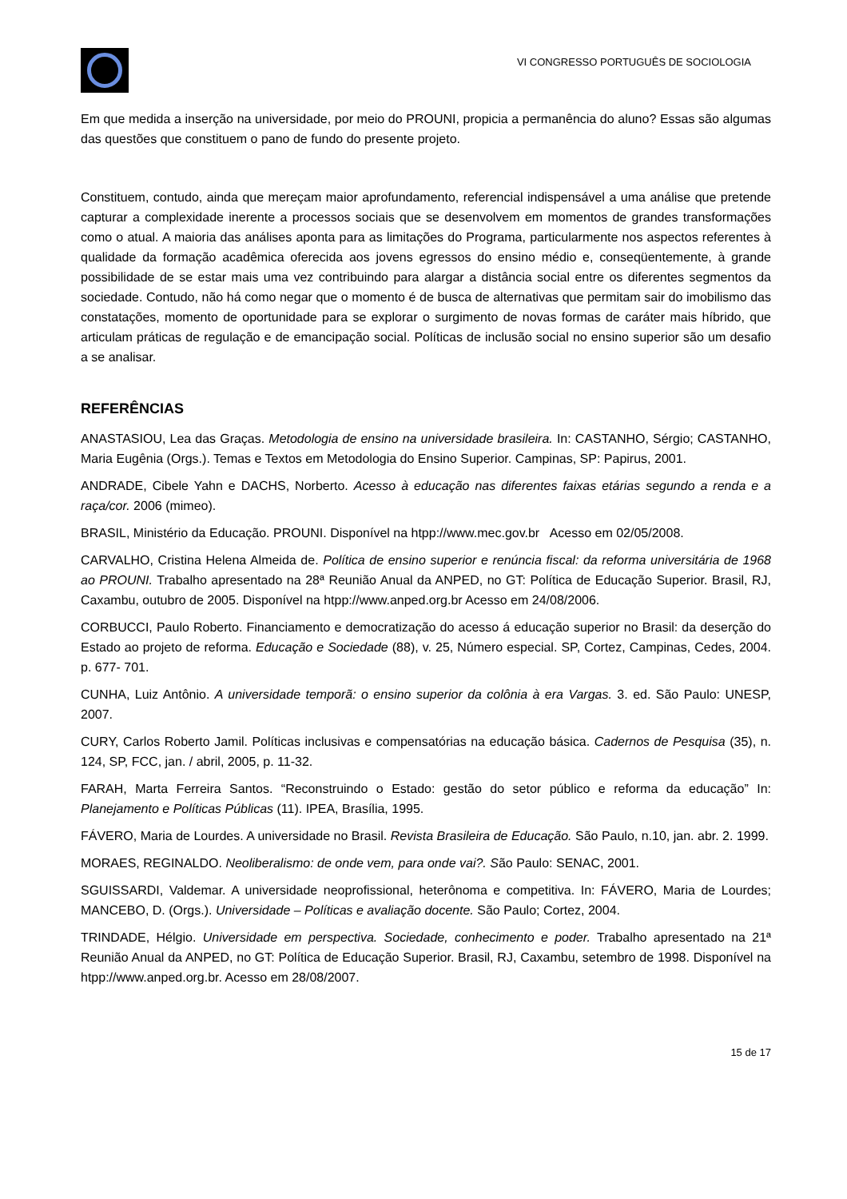VI CONGRESSO PORTUGUÊS DE SOCIOLOGIA
Em que medida a inserção na universidade, por meio do PROUNI, propicia a permanência do aluno? Essas são algumas das questões que constituem o pano de fundo do presente projeto.
Constituem, contudo, ainda que mereçam maior aprofundamento, referencial indispensável a uma análise que pretende capturar a complexidade inerente a processos sociais que se desenvolvem em momentos de grandes transformações como o atual. A maioria das análises aponta para as limitações do Programa, particularmente nos aspectos referentes à qualidade da formação acadêmica oferecida aos jovens egressos do ensino médio e, conseqüentemente, à grande possibilidade de se estar mais uma vez contribuindo para alargar a distância social entre os diferentes segmentos da sociedade. Contudo, não há como negar que o momento é de busca de alternativas que permitam sair do imobilismo das constatações, momento de oportunidade para se explorar o surgimento de novas formas de caráter mais híbrido, que articulam práticas de regulação e de emancipação social. Políticas de inclusão social no ensino superior são um desafio a se analisar.
REFERÊNCIAS
ANASTASIOU, Lea das Graças. Metodologia de ensino na universidade brasileira. In: CASTANHO, Sérgio; CASTANHO, Maria Eugênia (Orgs.). Temas e Textos em Metodologia do Ensino Superior. Campinas, SP: Papirus, 2001.
ANDRADE, Cibele Yahn e DACHS, Norberto. Acesso à educação nas diferentes faixas etárias segundo a renda e a raça/cor. 2006 (mimeo).
BRASIL, Ministério da Educação. PROUNI. Disponível na htpp://www.mec.gov.br Acesso em 02/05/2008.
CARVALHO, Cristina Helena Almeida de. Política de ensino superior e renúncia fiscal: da reforma universitária de 1968 ao PROUNI. Trabalho apresentado na 28ª Reunião Anual da ANPED, no GT: Política de Educação Superior. Brasil, RJ, Caxambu, outubro de 2005. Disponível na htpp://www.anped.org.br Acesso em 24/08/2006.
CORBUCCI, Paulo Roberto. Financiamento e democratização do acesso á educação superior no Brasil: da deserção do Estado ao projeto de reforma. Educação e Sociedade (88), v. 25, Número especial. SP, Cortez, Campinas, Cedes, 2004. p. 677- 701.
CUNHA, Luiz Antônio. A universidade temporã: o ensino superior da colônia à era Vargas. 3. ed. São Paulo: UNESP, 2007.
CURY, Carlos Roberto Jamil. Políticas inclusivas e compensatórias na educação básica. Cadernos de Pesquisa (35), n. 124, SP, FCC, jan. / abril, 2005, p. 11-32.
FARAH, Marta Ferreira Santos. “Reconstruindo o Estado: gestão do setor público e reforma da educação” In: Planejamento e Políticas Públicas (11). IPEA, Brasília, 1995.
FÁVERO, Maria de Lourdes. A universidade no Brasil. Revista Brasileira de Educação. São Paulo, n.10, jan. abr. 2. 1999.
MORAES, REGINALDO. Neoliberalismo: de onde vem, para onde vai?. São Paulo: SENAC, 2001.
SGUISSARDI, Valdemar. A universidade neoprofissional, heterônoma e competitiva. In: FÁVERO, Maria de Lourdes; MANCEBO, D. (Orgs.). Universidade – Políticas e avaliação docente. São Paulo; Cortez, 2004.
TRINDADE, Hélgio. Universidade em perspectiva. Sociedade, conhecimento e poder. Trabalho apresentado na 21ª Reunião Anual da ANPED, no GT: Política de Educação Superior. Brasil, RJ, Caxambu, setembro de 1998. Disponível na htpp://www.anped.org.br. Acesso em 28/08/2007.
15 de 17